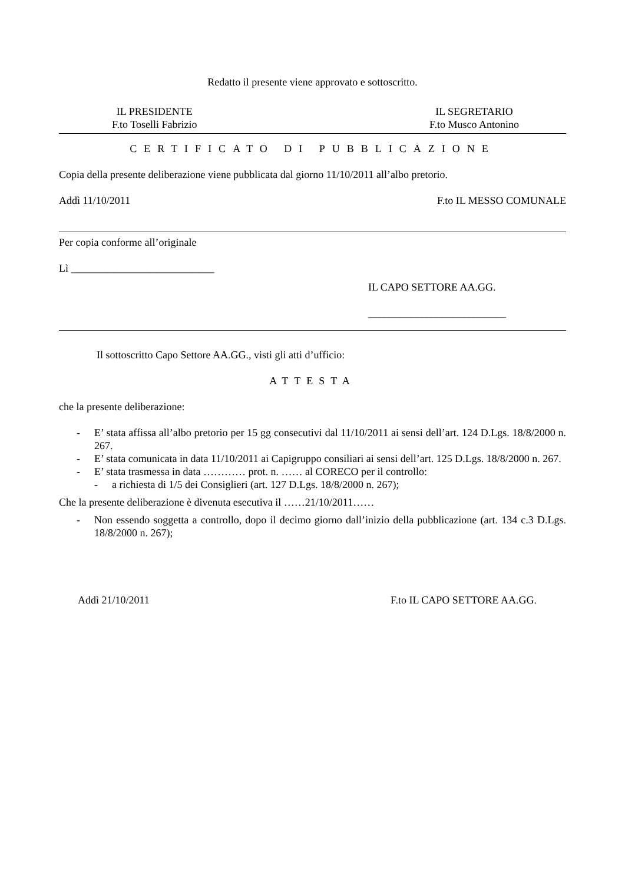Redatto il presente viene approvato e sottoscritto.
IL PRESIDENTE
F.to Toselli Fabrizio
IL SEGRETARIO
F.to Musco Antonino
CERTIFICATO DI PUBBLICAZIONE
Copia della presente deliberazione viene pubblicata dal giorno 11/10/2011 all’albo pretorio.
Addì 11/10/2011 F.to IL MESSO COMUNALE
Per copia conforme all’originale
Lì ___________________________
IL CAPO SETTORE AA.GG.
__________________________
Il sottoscritto Capo Settore AA.GG., visti gli atti d’ufficio:
ATTESTA
che la presente deliberazione:
- E’ stata affissa all’albo pretorio per 15 gg consecutivi dal 11/10/2011 ai sensi dell’art. 124 D.Lgs. 18/8/2000 n. 267.
- E’ stata comunicata in data 11/10/2011 ai Capigruppo consiliari ai sensi dell’art. 125 D.Lgs. 18/8/2000 n. 267.
- E’ stata trasmessa in data ………… prot. n. …… al CORECO per il controllo:
- a richiesta di 1/5 dei Consiglieri (art. 127 D.Lgs. 18/8/2000 n. 267);
Che la presente deliberazione è divenuta esecutiva il ……21/10/2011……
- Non essendo soggetta a controllo, dopo il decimo giorno dall’inizio della pubblicazione (art. 134 c.3 D.Lgs. 18/8/2000 n. 267);
Addì 21/10/2011 F.to IL CAPO SETTORE AA.GG.